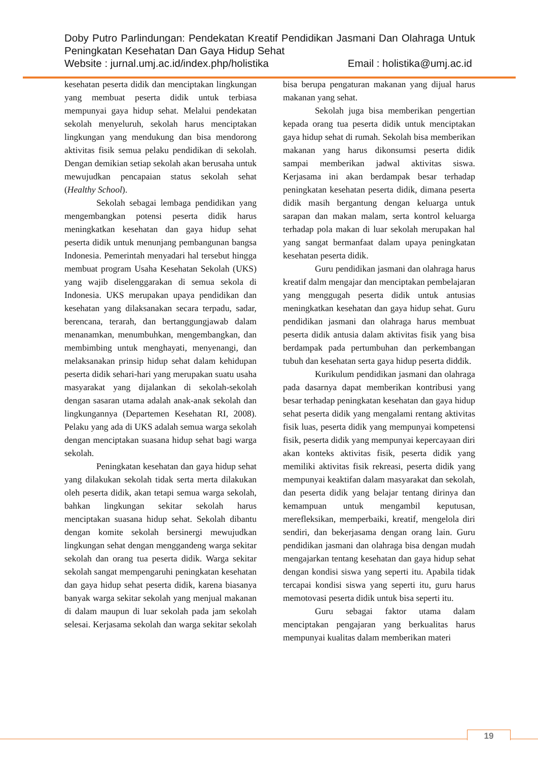Doby Putro Parlindungan: Pendekatan Kreatif Pendidikan Jasmani Dan Olahraga Untuk Peningkatan Kesehatan Dan Gaya Hidup Sehat
Website : jurnal.umj.ac.id/index.php/holistika Email : holistika@umj.ac.id
kesehatan peserta didik dan menciptakan lingkungan yang membuat peserta didik untuk terbiasa mempunyai gaya hidup sehat. Melalui pendekatan sekolah menyeluruh, sekolah harus menciptakan lingkungan yang mendukung dan bisa mendorong aktivitas fisik semua pelaku pendidikan di sekolah. Dengan demikian setiap sekolah akan berusaha untuk mewujudkan pencapaian status sekolah sehat (Healthy School).
Sekolah sebagai lembaga pendidikan yang mengembangkan potensi peserta didik harus meningkatkan kesehatan dan gaya hidup sehat peserta didik untuk menunjang pembangunan bangsa Indonesia. Pemerintah menyadari hal tersebut hingga membuat program Usaha Kesehatan Sekolah (UKS) yang wajib diselenggarakan di semua sekola di Indonesia. UKS merupakan upaya pendidikan dan kesehatan yang dilaksanakan secara terpadu, sadar, berencana, terarah, dan bertanggungjawab dalam menanamkan, menumbuhkan, mengembangkan, dan membimbing untuk menghayati, menyenangi, dan melaksanakan prinsip hidup sehat dalam kehidupan peserta didik sehari-hari yang merupakan suatu usaha masyarakat yang dijalankan di sekolah-sekolah dengan sasaran utama adalah anak-anak sekolah dan lingkungannya (Departemen Kesehatan RI, 2008). Pelaku yang ada di UKS adalah semua warga sekolah dengan menciptakan suasana hidup sehat bagi warga sekolah.
Peningkatan kesehatan dan gaya hidup sehat yang dilakukan sekolah tidak serta merta dilakukan oleh peserta didik, akan tetapi semua warga sekolah, bahkan lingkungan sekitar sekolah harus menciptakan suasana hidup sehat. Sekolah dibantu dengan komite sekolah bersinergi mewujudkan lingkungan sehat dengan menggandeng warga sekitar sekolah dan orang tua peserta didik. Warga sekitar sekolah sangat mempengaruhi peningkatan kesehatan dan gaya hidup sehat peserta didik, karena biasanya banyak warga sekitar sekolah yang menjual makanan di dalam maupun di luar sekolah pada jam sekolah selesai. Kerjasama sekolah dan warga sekitar sekolah bisa berupa pengaturan makanan yang dijual harus makanan yang sehat.
Sekolah juga bisa memberikan pengertian kepada orang tua peserta didik untuk menciptakan gaya hidup sehat di rumah. Sekolah bisa memberikan makanan yang harus dikonsumsi peserta didik sampai memberikan jadwal aktivitas siswa. Kerjasama ini akan berdampak besar terhadap peningkatan kesehatan peserta didik, dimana peserta didik masih bergantung dengan keluarga untuk sarapan dan makan malam, serta kontrol keluarga terhadap pola makan di luar sekolah merupakan hal yang sangat bermanfaat dalam upaya peningkatan kesehatan peserta didik.
Guru pendidikan jasmani dan olahraga harus kreatif dalm mengajar dan menciptakan pembelajaran yang menggugah peserta didik untuk antusias meningkatkan kesehatan dan gaya hidup sehat. Guru pendidikan jasmani dan olahraga harus membuat peserta didik antusia dalam aktivitas fisik yang bisa berdampak pada pertumbuhan dan perkembangan tubuh dan kesehatan serta gaya hidup peserta diddik.
Kurikulum pendidikan jasmani dan olahraga pada dasarnya dapat memberikan kontribusi yang besar terhadap peningkatan kesehatan dan gaya hidup sehat peserta didik yang mengalami rentang aktivitas fisik luas, peserta didik yang mempunyai kompetensi fisik, peserta didik yang mempunyai kepercayaan diri akan konteks aktivitas fisik, peserta didik yang memiliki aktivitas fisik rekreasi, peserta didik yang mempunyai keaktifan dalam masyarakat dan sekolah, dan peserta didik yang belajar tentang dirinya dan kemampuan untuk mengambil keputusan, merefleksikan, memperbaiki, kreatif, mengelola diri sendiri, dan bekerjasama dengan orang lain. Guru pendidikan jasmani dan olahraga bisa dengan mudah mengajarkan tentang kesehatan dan gaya hidup sehat dengan kondisi siswa yang seperti itu. Apabila tidak tercapai kondisi siswa yang seperti itu, guru harus memotovasi peserta didik untuk bisa seperti itu.
Guru sebagai faktor utama dalam menciptakan pengajaran yang berkualitas harus mempunyai kualitas dalam memberikan materi
19